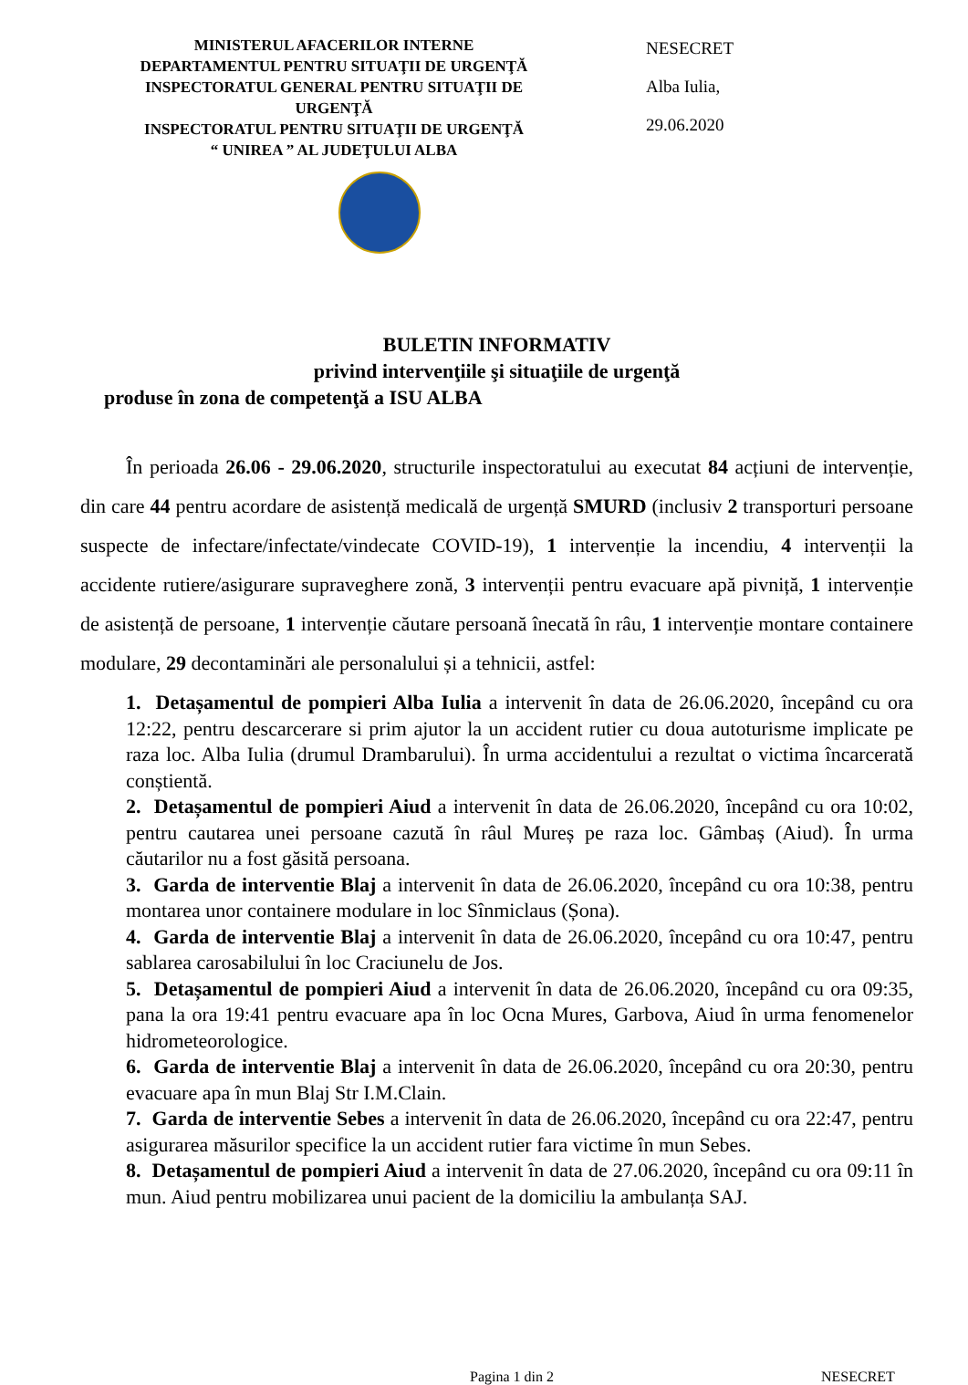MINISTERUL AFACERILOR INTERNE
DEPARTAMENTUL PENTRU SITUAŢII DE URGENŢĂ
INSPECTORATUL GENERAL PENTRU SITUAŢII DE URGENŢĂ
INSPECTORATUL PENTRU SITUAŢII DE URGENŢĂ
“ UNIREA ” AL JUDEŢULUI ALBA
NESECRET
Alba Iulia,
29.06.2020
BULETIN INFORMATIV
privind intervenţiile şi situaţiile de urgenţă
produse în zona de competenţă a ISU ALBA
În perioada 26.06 - 29.06.2020, structurile inspectoratului au executat 84 acțiuni de intervenție, din care 44 pentru acordare de asistență medicală de urgență SMURD (inclusiv 2 transporturi persoane suspecte de infectare/infectate/vindecate COVID-19), 1 intervenție la incendiu, 4 intervenții la accidente rutiere/asigurare supraveghere zonă, 3 intervenții pentru evacuare apă pivniță, 1 intervenție de asistență de persoane, 1 intervenție căutare persoană înecată în râu, 1 intervenție montare containere modulare, 29 decontaminări ale personalului și a tehnicii, astfel:
1. Detașamentul de pompieri Alba Iulia a intervenit în data de 26.06.2020, începând cu ora 12:22, pentru descarcerare si prim ajutor la un accident rutier cu doua autoturisme implicate pe raza loc. Alba Iulia (drumul Drambarului). În urma accidentului a rezultat o victima încarcerată conștientă.
2. Detașamentul de pompieri Aiud a intervenit în data de 26.06.2020, începând cu ora 10:02, pentru cautarea unei persoane cazută în râul Mureș pe raza loc. Gâmbaș (Aiud). În urma căutarilor nu a fost găsită persoana.
3. Garda de interventie Blaj a intervenit în data de 26.06.2020, începând cu ora 10:38, pentru montarea unor containere modulare in loc Sînmiclaus (Șona).
4. Garda de interventie Blaj a intervenit în data de 26.06.2020, începând cu ora 10:47, pentru sablarea carosabilului în loc Craciunelu de Jos.
5. Detașamentul de pompieri Aiud a intervenit în data de 26.06.2020, începând cu ora 09:35, pana la ora 19:41 pentru evacuare apa în loc Ocna Mures, Garbova, Aiud în urma fenomenelor hidrometeorologice.
6. Garda de interventie Blaj a intervenit în data de 26.06.2020, începând cu ora 20:30, pentru evacuare apa în mun Blaj Str I.M.Clain.
7. Garda de interventie Sebes a intervenit în data de 26.06.2020, începând cu ora 22:47, pentru asigurarea măsurilor specifice la un accident rutier fara victime în mun Sebes.
8. Detașamentul de pompieri Aiud a intervenit în data de 27.06.2020, începând cu ora 09:11 în mun. Aiud pentru mobilizarea unui pacient de la domiciliu la ambulanța SAJ.
Pagina 1 din 2 NESECRET